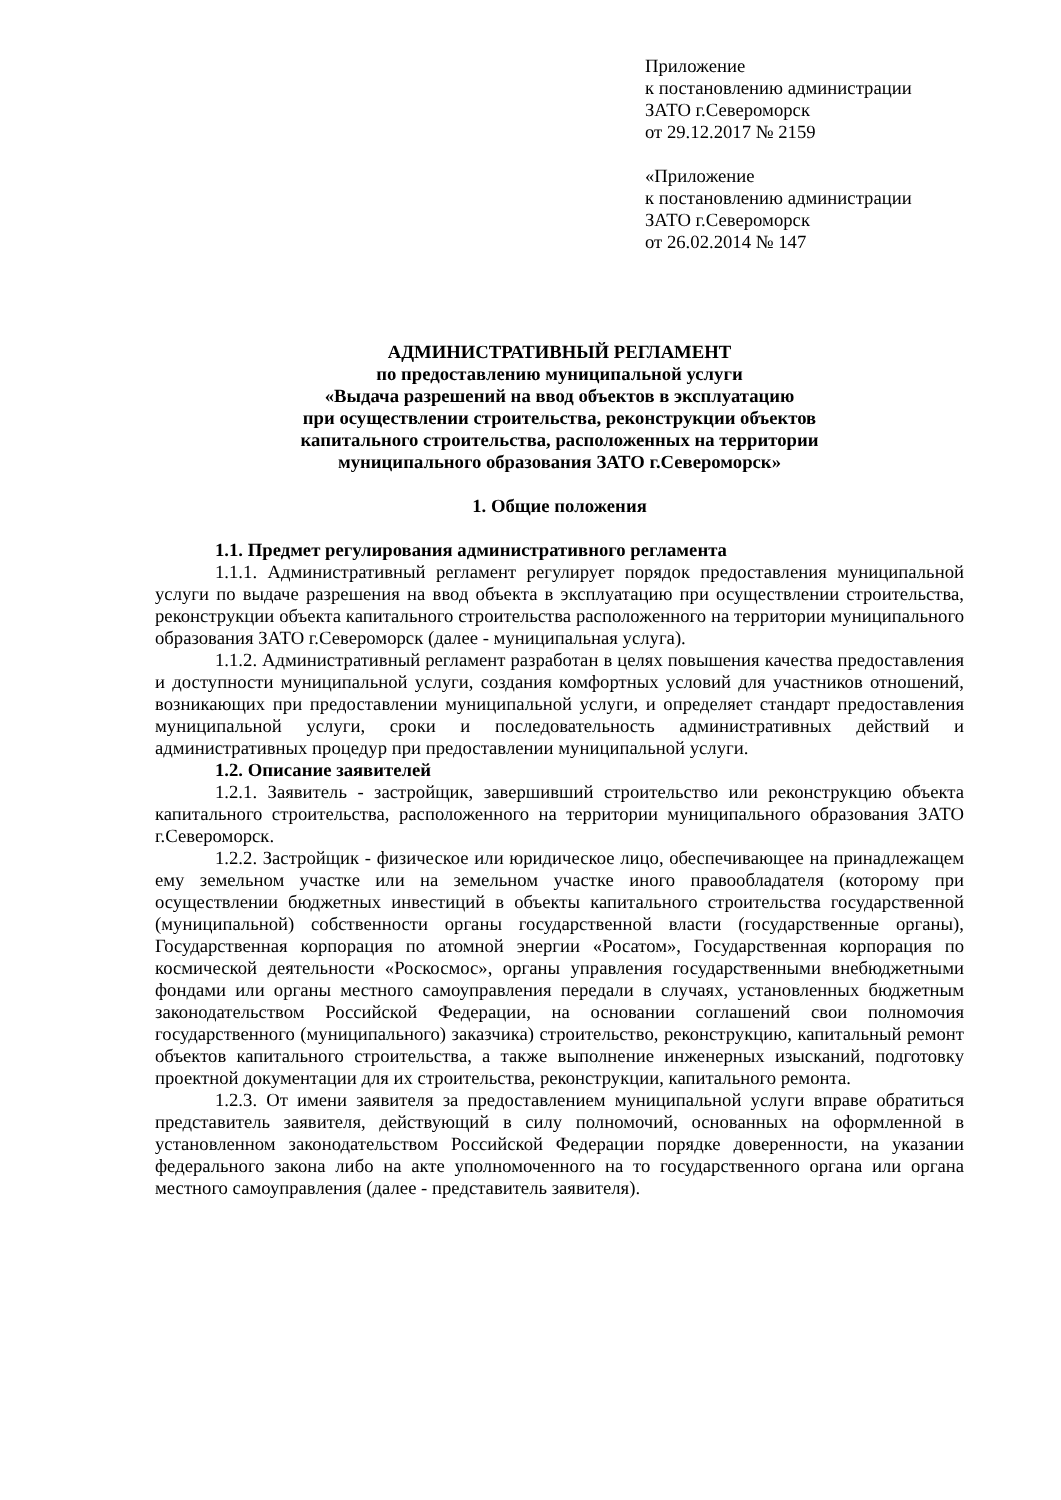Приложение
к постановлению администрации
ЗАТО г.Североморск
от 29.12.2017 № 2159
«Приложение
к постановлению администрации
ЗАТО г.Североморск
от 26.02.2014 № 147
АДМИНИСТРАТИВНЫЙ РЕГЛАМЕНТ
по предоставлению муниципальной услуги
«Выдача разрешений на ввод объектов в эксплуатацию
при осуществлении строительства, реконструкции объектов
капитального строительства, расположенных на территории
муниципального образования ЗАТО г.Североморск»
1. Общие положения
1.1. Предмет регулирования административного регламента
1.1.1. Административный регламент регулирует порядок предоставления муниципальной услуги по выдаче разрешения на ввод объекта в эксплуатацию при осуществлении строительства, реконструкции объекта капитального строительства расположенного на территории муниципального образования ЗАТО г.Североморск (далее - муниципальная услуга).
1.1.2. Административный регламент разработан в целях повышения качества предоставления и доступности муниципальной услуги, создания комфортных условий для участников отношений, возникающих при предоставлении муниципальной услуги, и определяет стандарт предоставления муниципальной услуги, сроки и последовательность административных действий и административных процедур при предоставлении муниципальной услуги.
1.2. Описание заявителей
1.2.1. Заявитель - застройщик, завершивший строительство или реконструкцию объекта капитального строительства, расположенного на территории муниципального образования ЗАТО г.Североморск.
1.2.2. Застройщик - физическое или юридическое лицо, обеспечивающее на принадлежащем ему земельном участке или на земельном участке иного правообладателя (которому при осуществлении бюджетных инвестиций в объекты капитального строительства государственной (муниципальной) собственности органы государственной власти (государственные органы), Государственная корпорация по атомной энергии «Росатом», Государственная корпорация по космической деятельности «Роскосмос», органы управления государственными внебюджетными фондами или органы местного самоуправления передали в случаях, установленных бюджетным законодательством Российской Федерации, на основании соглашений свои полномочия государственного (муниципального) заказчика) строительство, реконструкцию, капитальный ремонт объектов капитального строительства, а также выполнение инженерных изысканий, подготовку проектной документации для их строительства, реконструкции, капитального ремонта.
1.2.3. От имени заявителя за предоставлением муниципальной услуги вправе обратиться представитель заявителя, действующий в силу полномочий, основанных на оформленной в установленном законодательством Российской Федерации порядке доверенности, на указании федерального закона либо на акте уполномоченного на то государственного органа или органа местного самоуправления (далее - представитель заявителя).